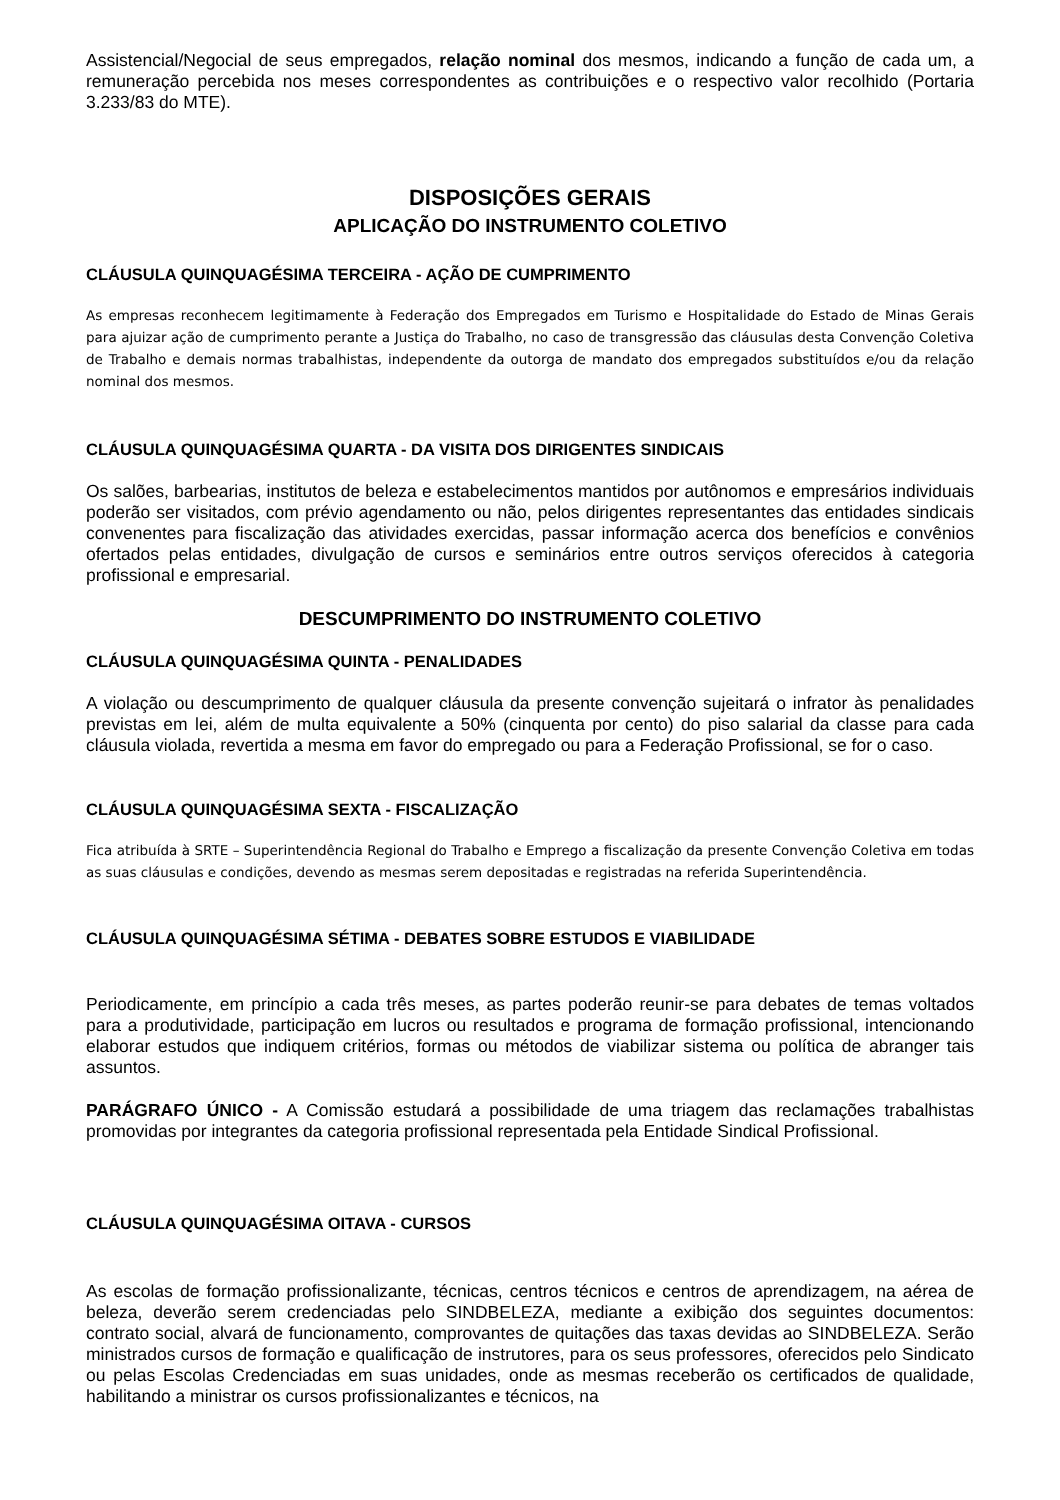Assistencial/Negocial de seus empregados, relação nominal dos mesmos, indicando a função de cada um, a remuneração percebida nos meses correspondentes as contribuições e o respectivo valor recolhido (Portaria 3.233/83 do MTE).
DISPOSIÇÕES GERAIS
APLICAÇÃO DO INSTRUMENTO COLETIVO
CLÁUSULA QUINQUAGÉSIMA TERCEIRA - AÇÃO DE CUMPRIMENTO
As empresas reconhecem legitimamente à Federação dos Empregados em Turismo e Hospitalidade do Estado de Minas Gerais para ajuizar ação de cumprimento perante a Justiça do Trabalho, no caso de transgressão das cláusulas desta Convenção Coletiva de Trabalho e demais normas trabalhistas, independente da outorga de mandato dos empregados substituídos e/ou da relação nominal dos mesmos.
CLÁUSULA QUINQUAGÉSIMA QUARTA - DA VISITA DOS DIRIGENTES SINDICAIS
Os salões, barbearias, institutos de beleza e estabelecimentos mantidos por autônomos e empresários individuais poderão ser visitados, com prévio agendamento ou não, pelos dirigentes representantes das entidades sindicais convenentes para fiscalização das atividades exercidas, passar informação acerca dos benefícios e convênios ofertados pelas entidades, divulgação de cursos e seminários entre outros serviços oferecidos à categoria profissional e empresarial.
DESCUMPRIMENTO DO INSTRUMENTO COLETIVO
CLÁUSULA QUINQUAGÉSIMA QUINTA - PENALIDADES
A violação ou descumprimento de qualquer cláusula da presente convenção sujeitará o infrator às penalidades previstas em lei, além de multa equivalente a 50% (cinquenta por cento) do piso salarial da classe para cada cláusula violada, revertida a mesma em favor do empregado ou para a Federação Profissional, se for o caso.
CLÁUSULA QUINQUAGÉSIMA SEXTA - FISCALIZAÇÃO
Fica atribuída à SRTE – Superintendência Regional do Trabalho e Emprego a fiscalização da presente Convenção Coletiva em todas as suas cláusulas e condições, devendo as mesmas serem depositadas e registradas na referida Superintendência.
CLÁUSULA QUINQUAGÉSIMA SÉTIMA - DEBATES SOBRE ESTUDOS E VIABILIDADE
Periodicamente, em princípio a cada três meses, as partes poderão reunir-se para debates de temas voltados para a produtividade, participação em lucros ou resultados e programa de formação profissional, intencionando elaborar estudos que indiquem critérios, formas ou métodos de viabilizar sistema ou política de abranger tais assuntos.
PARÁGRAFO ÚNICO - A Comissão estudará a possibilidade de uma triagem das reclamações trabalhistas promovidas por integrantes da categoria profissional representada pela Entidade Sindical Profissional.
CLÁUSULA QUINQUAGÉSIMA OITAVA - CURSOS
As escolas de formação profissionalizante, técnicas, centros técnicos e centros de aprendizagem, na aérea de beleza, deverão serem credenciadas pelo SINDBELEZA, mediante a exibição dos seguintes documentos: contrato social, alvará de funcionamento, comprovantes de quitações das taxas devidas ao SINDBELEZA. Serão ministrados cursos de formação e qualificação de instrutores, para os seus professores, oferecidos pelo Sindicato ou pelas Escolas Credenciadas em suas unidades, onde as mesmas receberão os certificados de qualidade, habilitando a ministrar os cursos profissionalizantes e técnicos, na